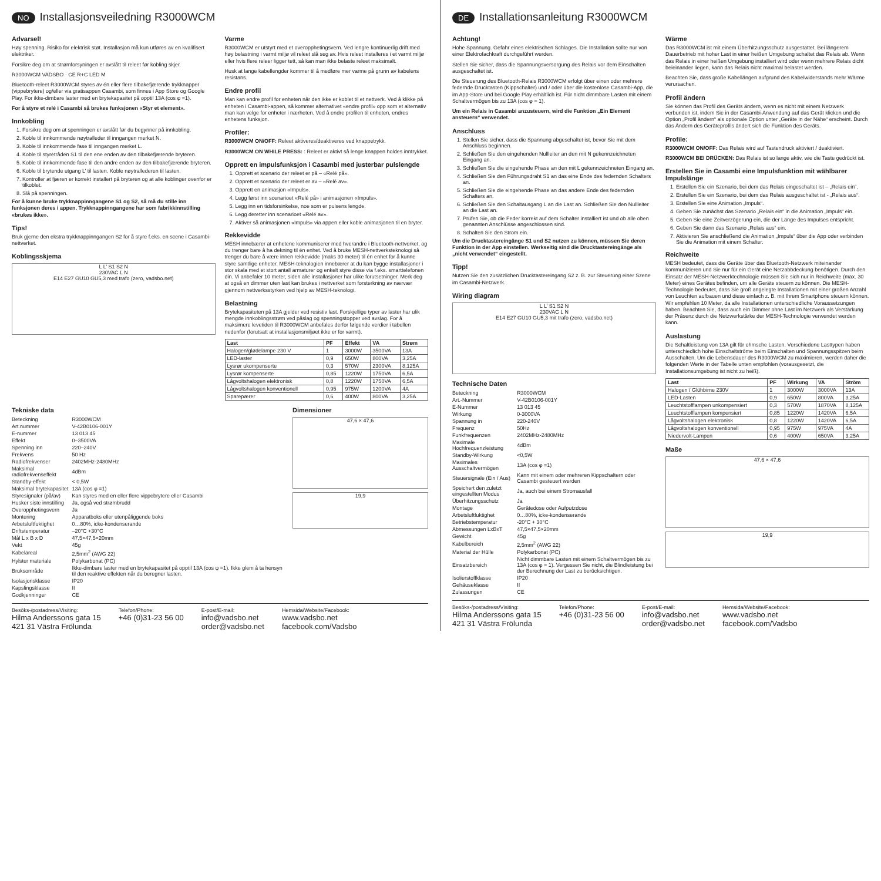NO Installasjonsveiledning R3000WCM
Advarsel!
Høy spenning. Risiko for elektrisk støt. Installasjon må kun utføres av en kvalifisert elektriker.
Forsikre deg om at strømforsyningen er avslått til releet før kobling skjer.
R3000WCM VADSBO · CE R+C LED M
Bluetooth-releet R3000WCM styres av én eller flere tilbakefjærende trykknapper (vippebrytere) og/eller via gratisappen Casambi, som finnes i App Store og Google Play. For ikke-dimbare laster med en brytekapasitet på opptil 13A (cos φ =1).
For å styre et relé i Casambi så brukes funksjonen «Styr et element».
Innkobling
1. Forsikre deg om at spenningen er avslått før du begynner på innkobling.
2. Koble til innkommende nøytralleder til inngangen merket N.
3. Koble til innkommende fase til inngangen merket L.
4. Koble til styretråden S1 til den ene enden av den tilbakefjærende bryteren.
5. Koble til innkommende fase til den andre enden av den tilbakefjærende bryteren.
6. Koble til brytende utgang L’ til lasten. Koble nøytrallederen til lasten.
7. Kontroller at fjæren er korrekt installert på bryteren og at alle koblinger ovenfor er tilkoblet.
8. Slå på spenningen.
For å kunne bruke trykknappinngangene S1 og S2, så må du stille inn funksjonen deres i appen. Trykknappinngangene har som fabrikkinnstilling «brukes ikke».
Tips!
Bruk gjerne den ekstra trykknappinngangen S2 for å styre f.eks. en scene i Casambi-nettverket.
Koblingsskjema
L L’ S1 S2 N
230VAC L N
E14 E27 GU10 GU5,3 med trafo (zero, vadsbo.net)
Varme
R3000WCM er utstyrt med et overopphetingsvern. Ved lengre kontinuerlig drift med høy belastning i varmt miljø vil releet slå seg av. Hvis releet installeres i et varmt miljø eller hvis flere releer ligger tett, så kan man ikke belaste releet maksimalt.
Husk at lange kabellengder kommer til å medføre mer varme på grunn av kabelens resistans.
Endre profil
Man kan endre profil for enheten når den ikke er koblet til et nettverk. Ved å klikke på enheten i Casambi-appen, så kommer alternativet «endre profil» opp som et alternativ man kan velge for enheter i nærheten. Ved å endre profilen til enheten, endres enhetens funksjon.
Profiler:
R3000WCM ON/OFF: Releet aktiveres/deaktiveres ved knappetrykk.
R3000WCM ON WHILE PRESS: : Releet er aktivt så lenge knappen holdes inntrykket.
Opprett en impulsfunksjon i Casambi med justerbar pulslengde
1. Opprett et scenario der releet er på – «Relé på».
2. Opprett et scenario der releet er av – «Relé av».
3. Opprett en animasjon «Impuls».
4. Legg først inn scenarioet «Relé på» i animasjonen «Impuls».
5. Legg inn en tidsforsinkelse, noe som er pulsens lengde.
6. Legg deretter inn scenarioet «Relé av».
7. Aktiver så animasjonen «Impuls» via appen eller koble animasjonen til en bryter.
Rekkevidde
MESH innebærer at enhetene kommuniserer med hverandre i Bluetooth-nettverket, og du trenger bare å ha dekning til én enhet. Ved å bruke MESH-nettverksteknologi så trenger du bare å være innen rekkevidde (maks 30 meter) til én enhet for å kunne styre samtlige enheter. MESH-teknologien innebærer at du kan bygge installasjoner i stor skala med et stort antall armaturer og enkelt styre disse via f.eks. smarttelefonen din. Vi anbefaler 10 meter, siden alle installasjoner har ulike forutsetninger. Merk deg at også en dimmer uten last kan brukes i nettverket som forsterkning av nærvær gjennom nettverksstyrken ved hjelp av MESH-teknologi.
Belastning
Brytekapasiteten på 13A gjelder ved resistiv last. Forskjellige typer av laster har ulik mengde innkoblingsstrøm ved påslag og spenningstopper ved avslag. For å maksimere levetiden til R3000WCM anbefales derfor følgende verdier i tabellen nedenfor (forutsatt at installasjonsmiljøet ikke er for varmt).
| Last | PF | Effekt | VA | Strøm |
| --- | --- | --- | --- | --- |
| Halogen/glødelampe 230 V | 1 | 3000W | 3500VA | 13A |
| LED-laster | 0,9 | 650W | 800VA | 3,25A |
| Lysrør ukompenserte | 0,3 | 570W | 2300VA | 8,125A |
| Lysrør kompenserte | 0,85 | 1220W | 1750VA | 6,5A |
| Lågvoltshalogen elektronisk | 0,8 | 1220W | 1750VA | 6,5A |
| Lågvoltshalogen konventionell | 0,95 | 975W | 1200VA | 4A |
| Sparepærer | 0,6 | 400W | 800VA | 3,25A |
Tekniske data
| Beteckning | R3000WCM |
| Art.nummer | V-42B0106-001Y |
| E-nummer | 13 013 45 |
| Effekt | 0–3500VA |
| Spenning inn | 220–240V |
| Frekvens | 50 Hz |
| Radiofrekvenser | 2402MHz-2480MHz |
| Maksimal radiofrekvenseffekt | 4dBm |
| Standby-effekt | < 0,5W |
| Maksimal brytekapasitet | 13A (cos φ =1) |
| Styresignaler (på/av) | Kan styres med en eller flere vippebrytere eller Casambi |
| Husker siste innstilling | Ja, også ved strømbrudd |
| Overopphetingsvern | Ja |
| Montering | Apparatboks eller utenpåliggende boks |
| Arbetsluftfuktighet | 0…80%, icke-kondenserande |
| Driftstemperatur | –20°C +30°C |
| Mål L x B x D | 47,5×47,5×20mm |
| Vekt | 45g |
| Kabelareal | 2,5mm<sup>2</sup> (AWG 22) |
| Hylster materiale | Polykarbonat (PC) |
| Bruksområde | Ikke-dimbare laster med en brytekapasitet på opptil 13A (cos φ =1). Ikke glem å ta hensyn til den reaktive effekten når du beregner lasten. |
| Isolasjonsklasse | IP20 |
| Kapslingsklasse | II |
| Godkjenninger | CE |
Dimensioner
47,6 × 47,6
19,9
Besöks-/postadress/Visiting:
Hilma Anderssons gata 15
421 31 Västra Frölunda
Telefon/Phone:
+46 (0)31-23 56 00
E-post/E-mail:
info@vadsbo.net
order@vadsbo.net
Hemsida/Website/Facebook:
www.vadsbo.net
facebook.com/Vadsbo
DE Installationsanleitung R3000WCM
Achtung!
Hohe Spannung. Gefahr eines elektrischen Schlages. Die Installation sollte nur von einer Elektrofachkraft durchgeführt werden.
Stellen Sie sicher, dass die Spannungsversorgung des Relais vor dem Einschalten ausgeschaltet ist.
Die Steuerung des Bluetooth-Relais R3000WCM erfolgt über einen oder mehrere federnde Drucktasten (Kippschalter) und / oder über die kostenlose Casambi-App, die im App-Store und bei Google Play erhältlich ist. Für nicht dimmbare Lasten mit einem Schaltvermögen bis zu 13A (cos φ = 1).
Um ein Relais in Casambi anzusteuern, wird die Funktion „Ein Element ansteuern“ verwendet.
Anschluss
1. Stellen Sie sicher, dass die Spannung abgeschaltet ist, bevor Sie mit dem Anschluss beginnen.
2. Schließen Sie den eingehenden Nullleiter an den mit N gekennzeichneten Eingang an.
3. Schließen Sie die eingehende Phase an den mit L gekennzeichneten Eingang an.
4. Schließen Sie den Führungsdraht S1 an das eine Ende des federnden Schalters an.
5. Schließen Sie die eingehende Phase an das andere Ende des federnden Schalters an.
6. Schließen Sie den Schaltausgang L an die Last an. Schließen Sie den Nullleiter an die Last an.
7. Prüfen Sie, ob die Feder korrekt auf dem Schalter installiert ist und ob alle oben genannten Anschlüsse angeschlossen sind.
8. Schalten Sie den Strom ein.
Um die Drucktastereingänge S1 und S2 nutzen zu können, müssen Sie deren Funktion in der App einstellen. Werkseitig sind die Drucktastereingänge als „nicht verwendet“ eingestellt.
Tipp!
Nutzen Sie den zusätzlichen Drucktastereingang S2 z. B. zur Steuerung einer Szene im Casambi-Netzwerk.
Wiring diagram
L L’ S1 S2 N
230VAC L N
E14 E27 GU10 GU5,3 mit trafo (zero, vadsbo.net)
Technische Daten
| Beteckning | R3000WCM |
| Art.-Nummer | V-42B0106-001Y |
| E-Nummer | 13 013 45 |
| Wirkung | 0-3000VA |
| Spannung in | 220-240V |
| Frequenz | 50Hz |
| Funkfrequenzen | 2402MHz-2480MHz |
| Maximale Hochfrequenzleistung | 4dBm |
| Standby-Wirkung | <0,5W |
| Maximales Ausschaltvermögen | 13A (cos φ =1) |
| Steuersignale (Ein / Aus) | Kann mit einem oder mehreren Kippschaltern oder Casambi gesteuert werden |
| Speichert den zuletzt eingestellten Modus | Ja, auch bei einem Stromausfall |
| Überhitzungsschutz | Ja |
| Montage | Gerätedose oder Aufputzdose |
| Arbetsluftfuktighet | 0…80%, icke-kondenserande |
| Betriebstemperatur | -20°C + 30°C |
| Abmessungen LxBxT | 47,5×47,5×20mm |
| Gewicht | 45g |
| Kabelbereich | 2,5mm<sup>2</sup> (AWG 22) |
| Material der Hülle | Polykarbonat (PC) |
| Einsatzbereich | Nicht dimmbare Lasten mit einem Schaltvermögen bis zu 13A (cos φ = 1). Vergessen Sie nicht, die Blindleistung bei der Berechnung der Last zu berücksichtigen. |
| Isolierstoffklasse | IP20 |
| Gehäuseklasse | II |
| Zulassungen | CE |
Wärme
Das R3000WCM ist mit einem Überhitzungsschutz ausgestattet. Bei längerem Dauerbetrieb mit hoher Last in einer heißen Umgebung schaltet das Relais ab. Wenn das Relais in einer heißen Umgebung installiert wird oder wenn mehrere Relais dicht beieinander liegen, kann das Relais nicht maximal belastet werden.
Beachten Sie, dass große Kabellängen aufgrund des Kabelwiderstands mehr Wärme verursachen.
Profil ändern
Sie können das Profil des Geräts ändern, wenn es nicht mit einem Netzwerk verbunden ist, indem Sie in der Casambi-Anwendung auf das Gerät klicken und die Option „Profil ändern“ als optionale Option unter „Geräte in der Nähe“ erscheint. Durch das Ändern des Geräteprofils ändert sich die Funktion des Geräts.
Profile:
R3000WCM ON/OFF: Das Relais wird auf Tastendruck aktiviert / deaktiviert.
R3000WCM BEI DRÜCKEN: Das Relais ist so lange aktiv, wie die Taste gedrückt ist.
Erstellen Sie in Casambi eine Impulsfunktion mit wählbarer Impulslänge
1. Erstellen Sie ein Szenario, bei dem das Relais eingeschaltet ist – „Relais ein“.
2. Erstellen Sie ein Szenario, bei dem das Relais ausgeschaltet ist - „Relais aus“.
3. Erstellen Sie eine Animation „Impuls“.
4. Geben Sie zunächst das Szenario „Relais ein“ in die Animation „Impuls“ ein.
5. Geben Sie eine Zeitverzögerung ein, die der Länge des Impulses entspricht.
6. Geben Sie dann das Szenario „Relais aus“ ein.
7. Aktivieren Sie anschließend die Animation „Impuls“ über die App oder verbinden Sie die Animation mit einem Schalter.
Reichweite
MESH bedeutet, dass die Geräte über das Bluetooth-Netzwerk miteinander kommunizieren und Sie nur für ein Gerät eine Netzabbdeckung benötigen. Durch den Einsatz der MESH-Netzwerktechnologie müssen Sie sich nur in Reichweite (max. 30 Meter) eines Gerätes befinden, um alle Geräte steuern zu können. Die MESH-Technologie bedeutet, dass Sie groß angelegte Installationen mit einer großen Anzahl von Leuchten aufbauen und diese einfach z. B. mit Ihrem Smartphone steuern können. Wir empfehlen 10 Meter, da alle Installationen unterschiedliche Voraussetzungen haben. Beachten Sie, dass auch ein Dimmer ohne Last im Netzwerk als Verstärkung der Präsenz durch die Netzwerkstärke der MESH-Technologie verwendet werden kann.
Auslastung
Die Schaltleistung von 13A gilt für ohmsche Lasten. Verschiedene Lasttypen haben unterschiedlich hohe Einschaltströme beim Einschalten und Spannungsspitzen beim Ausschalten. Um die Lebensdauer des R3000WCM zu maximieren, werden daher die folgenden Werte in der Tabelle unten empfohlen (vorausgesetzt, die Installationsumgebung ist nicht zu heiß).
| Last | PF | Wirkung | VA | Ström |
| --- | --- | --- | --- | --- |
| Halogen / Glühbirne 230V | 1 | 3000W | 3000VA | 13A |
| LED-Lasten | 0,9 | 650W | 800VA | 3,25A |
| Leuchtstofflampen unkompensiert | 0,3 | 570W | 1870VA | 8,125A |
| Leuchtstofflampen kompensiert | 0,85 | 1220W | 1420VA | 6,5A |
| Lågvoltshalogen elektronisk | 0,8 | 1220W | 1420VA | 6,5A |
| Lågvoltshalogen konventionell | 0,95 | 975W | 975VA | 4A |
| Niedervolt-Lampen | 0,6 | 400W | 650VA | 3,25A |
Maße
47,6 × 47,6
19,9
Besöks-/postadress/Visiting:
Hilma Anderssons gata 15
421 31 Västra Frölunda
Telefon/Phone:
+46 (0)31-23 56 00
E-post/E-mail:
info@vadsbo.net
order@vadsbo.net
Hemsida/Website/Facebook:
www.vadsbo.net
facebook.com/Vadsbo